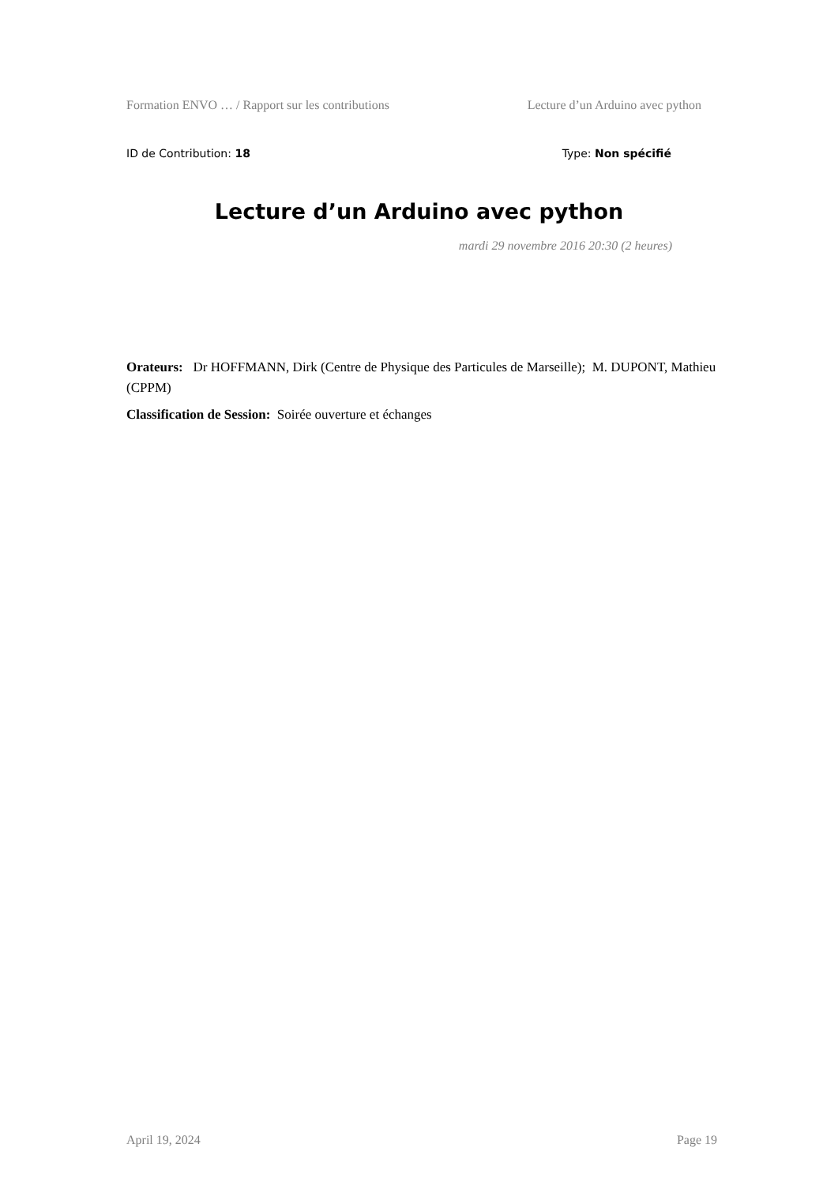Formation ENVO … / Rapport sur les contributions Lecture d’un Arduino avec python
ID de Contribution: 18 Type: Non spécifié
Lecture d’un Arduino avec python
mardi 29 novembre 2016 20:30 (2 heures)
Orateurs: Dr HOFFMANN, Dirk (Centre de Physique des Particules de Marseille); M. DUPONT, Mathieu (CPPM)
Classification de Session: Soirée ouverture et échanges
April 19, 2024 Page 19